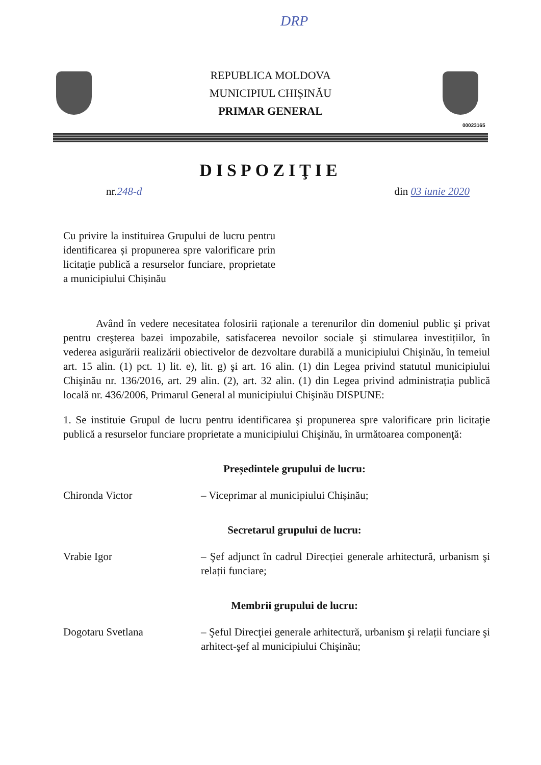DRP
REPUBLICA MOLDOVA
MUNICIPIUL CHIȘINĂU
PRIMAR GENERAL
00023165
DISPOZIŢIE
nr.248-d din 03 iunie 2020
Cu privire la instituirea Grupului de lucru pentru identificarea și propunerea spre valorificare prin licitație publică a resurselor funciare, proprietate a municipiului Chișinău
Având în vedere necesitatea folosirii raționale a terenurilor din domeniul public şi privat pentru creşterea bazei impozabile, satisfacerea nevoilor sociale şi stimularea investițiilor, în vederea asigurării realizării obiectivelor de dezvoltare durabilă a municipiului Chişinău, în temeiul art. 15 alin. (1) pct. 1) lit. e), lit. g) şi art. 16 alin. (1) din Legea privind statutul municipiului Chişinău nr. 136/2016, art. 29 alin. (2), art. 32 alin. (1) din Legea privind administrația publică locală nr. 436/2006, Primarul General al municipiului Chişinău DISPUNE:
1. Se instituie Grupul de lucru pentru identificarea şi propunerea spre valorificare prin licitaţie publică a resurselor funciare proprietate a municipiului Chişinău, în următoarea componenţă:
Președintele grupului de lucru:
Chironda Victor – Viceprimar al municipiului Chișinău;
Secretarul grupului de lucru:
Vrabie Igor – Şef adjunct în cadrul Direcției generale arhitectură, urbanism şi relații funciare;
Membrii grupului de lucru:
Dogotaru Svetlana – Şeful Direcţiei generale arhitectură, urbanism şi relații funciare şi arhitect-şef al municipiului Chişinău;